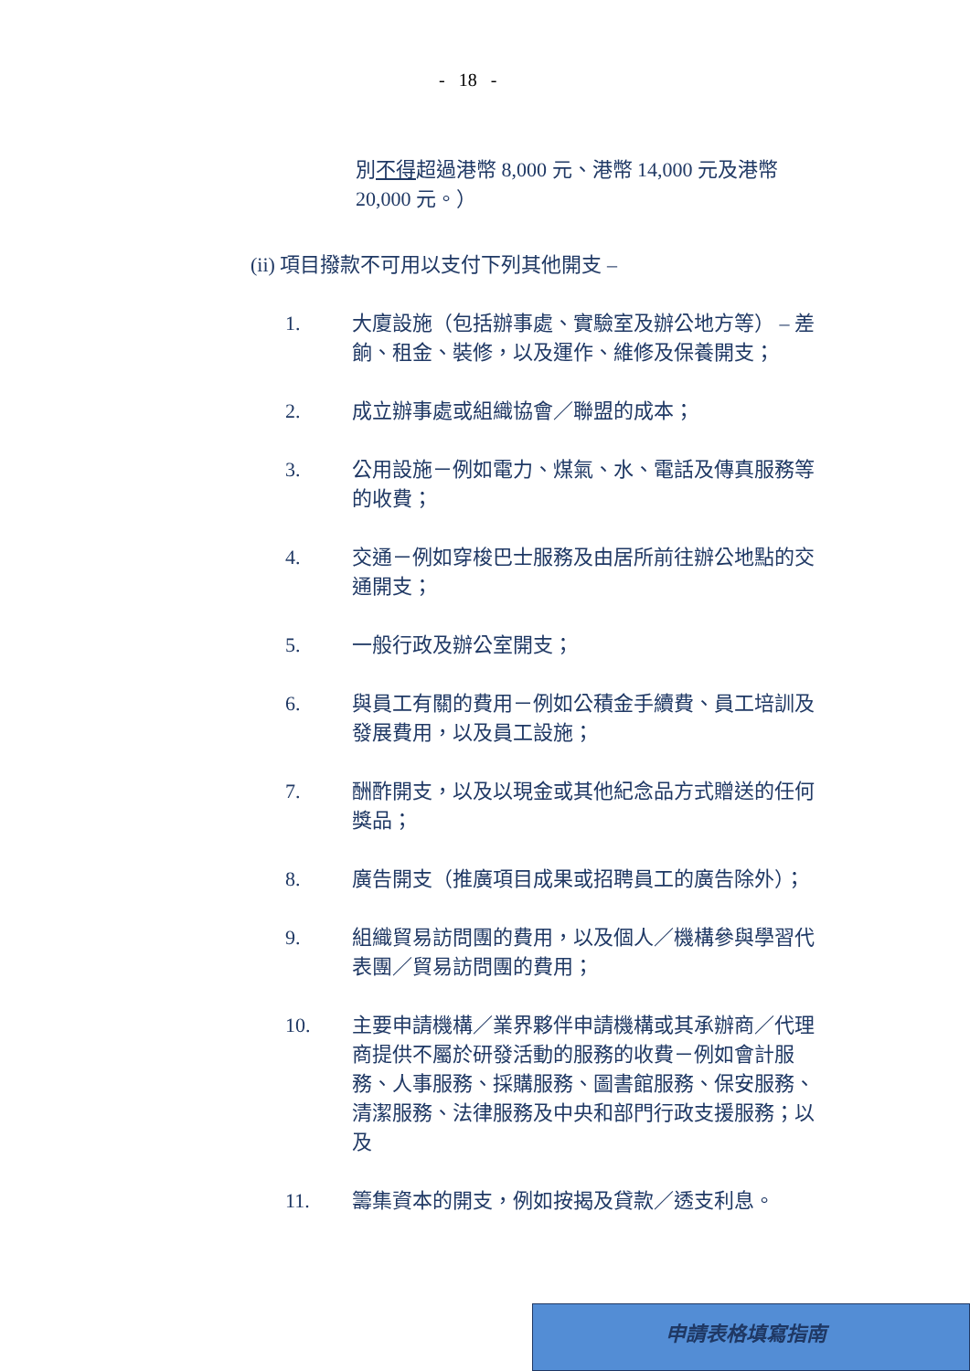- 18 -
別不得超過港幣 8,000 元、港幣 14,000 元及港幣 20,000 元。）
(ii) 項目撥款不可用以支付下列其他開支 –
1. 大廈設施（包括辦事處、實驗室及辦公地方等） – 差餉、租金、裝修，以及運作、維修及保養開支；
2. 成立辦事處或組織協會／聯盟的成本；
3. 公用設施－例如電力、煤氣、水、電話及傳真服務等的收費；
4. 交通－例如穿梭巴士服務及由居所前往辦公地點的交通開支；
5. 一般行政及辦公室開支；
6. 與員工有關的費用－例如公積金手續費、員工培訓及發展費用，以及員工設施；
7. 酬酢開支，以及以現金或其他紀念品方式贈送的任何獎品；
8. 廣告開支（推廣項目成果或招聘員工的廣告除外）；
9. 組織貿易訪問團的費用，以及個人／機構參與學習代表團／貿易訪問團的費用；
10. 主要申請機構／業界夥伴申請機構或其承辦商／代理商提供不屬於研發活動的服務的收費－例如會計服務、人事服務、採購服務、圖書館服務、保安服務、清潔服務、法律服務及中央和部門行政支援服務；以及
11. 籌集資本的開支，例如按揭及貸款／透支利息。
申請表格填寫指南